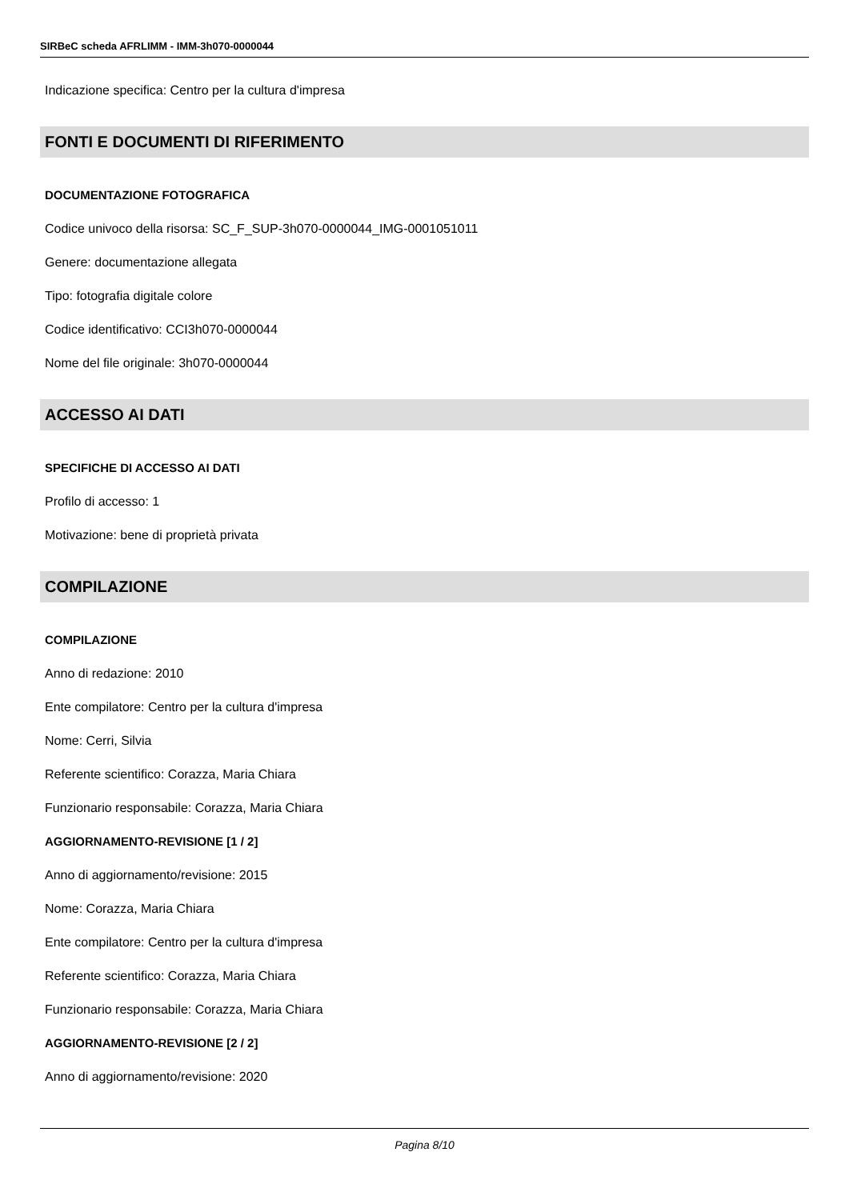SIRBeC scheda AFRLIMM - IMM-3h070-0000044
Indicazione specifica: Centro per la cultura d'impresa
FONTI E DOCUMENTI DI RIFERIMENTO
DOCUMENTAZIONE FOTOGRAFICA
Codice univoco della risorsa: SC_F_SUP-3h070-0000044_IMG-0001051011
Genere: documentazione allegata
Tipo: fotografia digitale colore
Codice identificativo: CCI3h070-0000044
Nome del file originale: 3h070-0000044
ACCESSO AI DATI
SPECIFICHE DI ACCESSO AI DATI
Profilo di accesso: 1
Motivazione: bene di proprietà privata
COMPILAZIONE
COMPILAZIONE
Anno di redazione: 2010
Ente compilatore: Centro per la cultura d'impresa
Nome: Cerri, Silvia
Referente scientifico: Corazza, Maria Chiara
Funzionario responsabile: Corazza, Maria Chiara
AGGIORNAMENTO-REVISIONE [1 / 2]
Anno di aggiornamento/revisione: 2015
Nome: Corazza, Maria Chiara
Ente compilatore: Centro per la cultura d'impresa
Referente scientifico: Corazza, Maria Chiara
Funzionario responsabile: Corazza, Maria Chiara
AGGIORNAMENTO-REVISIONE [2 / 2]
Anno di aggiornamento/revisione: 2020
Pagina 8/10